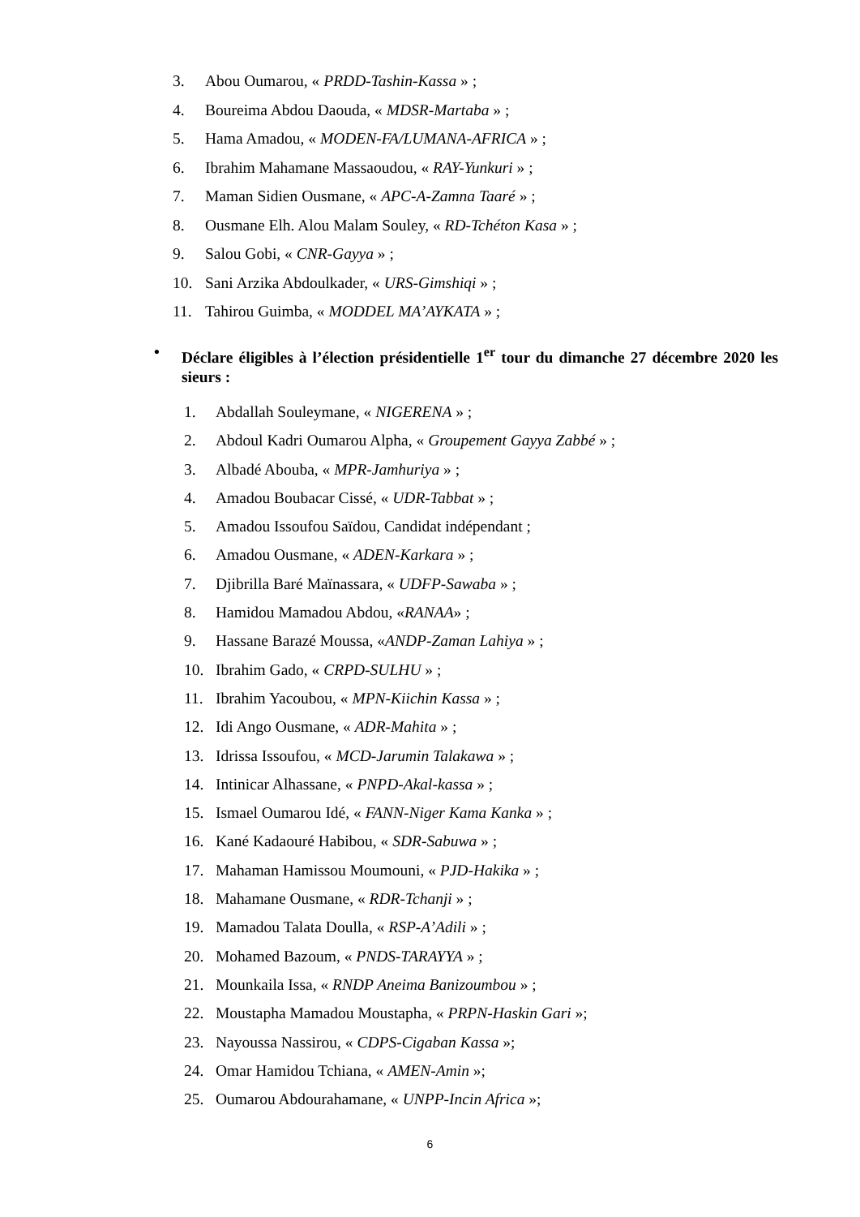3. Abou Oumarou, « PRDD-Tashin-Kassa » ;
4. Boureima Abdou Daouda, « MDSR-Martaba » ;
5. Hama Amadou, « MODEN-FA/LUMANA-AFRICA » ;
6. Ibrahim Mahamane Massaoudou, « RAY-Yunkuri » ;
7. Maman Sidien Ousmane, « APC-A-Zamna Taaré » ;
8. Ousmane Elh. Alou Malam Souley, « RD-Tchéton Kasa » ;
9. Salou Gobi, « CNR-Gayya » ;
10. Sani Arzika Abdoulkader, « URS-Gimshiqi » ;
11. Tahirou Guimba, « MODDEL MA’AYKATA » ;
• Déclare éligibles à l’élection présidentielle 1<sup>er</sup> tour du dimanche 27 décembre 2020 les sieurs :
1. Abdallah Souleymane, « NIGERENA » ;
2. Abdoul Kadri Oumarou Alpha, « Groupement Gayya Zabbé » ;
3. Albadé Abouba, « MPR-Jamhuriya » ;
4. Amadou Boubacar Cissé, « UDR-Tabbat » ;
5. Amadou Issoufou Saïdou, Candidat indépendant ;
6. Amadou Ousmane, « ADEN-Karkara » ;
7. Djibrilla Baré Maïnassara, « UDFP-Sawaba » ;
8. Hamidou Mamadou Abdou, «RANAA» ;
9. Hassane Barazé Moussa, «ANDP-Zaman Lahiya » ;
10. Ibrahim Gado, « CRPD-SULHU » ;
11. Ibrahim Yacoubou, « MPN-Kiichin Kassa » ;
12. Idi Ango Ousmane, « ADR-Mahita » ;
13. Idrissa Issoufou, « MCD-Jarumin Talakawa » ;
14. Intinicar Alhassane, « PNPD-Akal-kassa » ;
15. Ismael Oumarou Idé, « FANN-Niger Kama Kanka » ;
16. Kané Kadaouré Habibou, « SDR-Sabuwa » ;
17. Mahaman Hamissou Moumouni, « PJD-Hakika » ;
18. Mahamane Ousmane, « RDR-Tchanji » ;
19. Mamadou Talata Doulla, « RSP-A’Adili » ;
20. Mohamed Bazoum, « PNDS-TARAYYA » ;
21. Mounkaila Issa, « RNDP Aneima Banizoumbou » ;
22. Moustapha Mamadou Moustapha, « PRPN-Haskin Gari »;
23. Nayoussa Nassirou, « CDPS-Cigaban Kassa »;
24. Omar Hamidou Tchiana, « AMEN-Amin »;
25. Oumarou Abdourahamane, « UNPP-Incin Africa »;
6